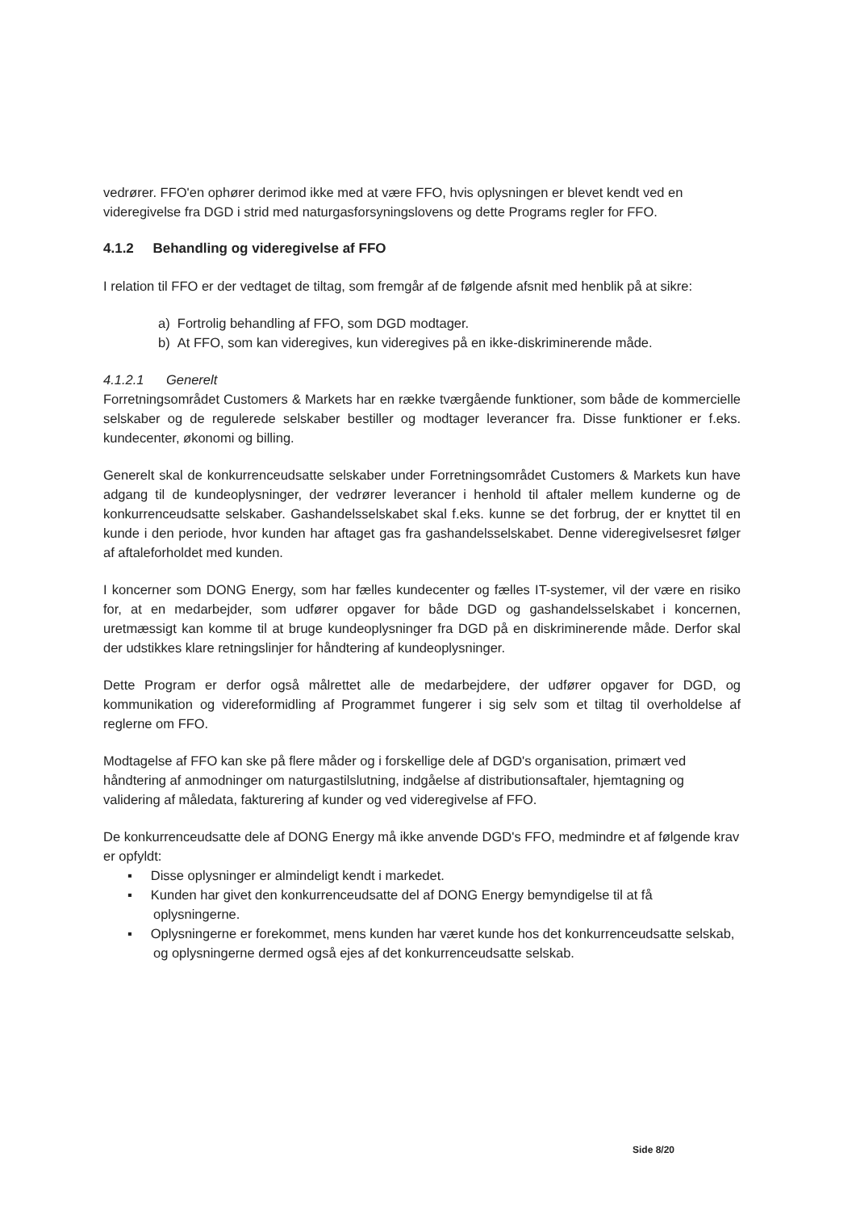vedrører. FFO'en ophører derimod ikke med at være FFO, hvis oplysningen er blevet kendt ved en videregivelse fra DGD i strid med naturgasforsyningslovens og dette Programs regler for FFO.
4.1.2 Behandling og videregivelse af FFO
I relation til FFO er der vedtaget de tiltag, som fremgår af de følgende afsnit med henblik på at sikre:
a) Fortrolig behandling af FFO, som DGD modtager.
b) At FFO, som kan videregives, kun videregives på en ikke-diskriminerende måde.
4.1.2.1 Generelt
Forretningsområdet Customers & Markets har en række tværgående funktioner, som både de kommercielle selskaber og de regulerede selskaber bestiller og modtager leverancer fra. Disse funktioner er f.eks. kundecenter, økonomi og billing.
Generelt skal de konkurrenceudsatte selskaber under Forretningsområdet Customers & Markets kun have adgang til de kundeoplysninger, der vedrører leverancer i henhold til aftaler mellem kunderne og de konkurrenceudsatte selskaber. Gashandelsselskabet skal f.eks. kunne se det forbrug, der er knyttet til en kunde i den periode, hvor kunden har aftaget gas fra gashandelsselskabet. Denne videregivelsesret følger af aftaleforholdet med kunden.
I koncerner som DONG Energy, som har fælles kundecenter og fælles IT-systemer, vil der være en risiko for, at en medarbejder, som udfører opgaver for både DGD og gashandelsselskabet i koncernen, uretmæssigt kan komme til at bruge kundeoplysninger fra DGD på en diskriminerende måde. Derfor skal der udstikkes klare retningslinjer for håndtering af kundeoplysninger.
Dette Program er derfor også målrettet alle de medarbejdere, der udfører opgaver for DGD, og kommunikation og videreformidling af Programmet fungerer i sig selv som et tiltag til overholdelse af reglerne om FFO.
Modtagelse af FFO kan ske på flere måder og i forskellige dele af DGD's organisation, primært ved håndtering af anmodninger om naturgastilslutning, indgåelse af distributionsaftaler, hjemtagning og validering af måledata, fakturering af kunder og ved videregivelse af FFO.
De konkurrenceudsatte dele af DONG Energy må ikke anvende DGD's FFO, medmindre et af følgende krav er opfyldt:
▪ Disse oplysninger er almindeligt kendt i markedet.
▪ Kunden har givet den konkurrenceudsatte del af DONG Energy bemyndigelse til at få oplysningerne.
▪ Oplysningerne er forekommet, mens kunden har været kunde hos det konkurrenceudsatte selskab, og oplysningerne dermed også ejes af det konkurrenceudsatte selskab.
Side 8/20